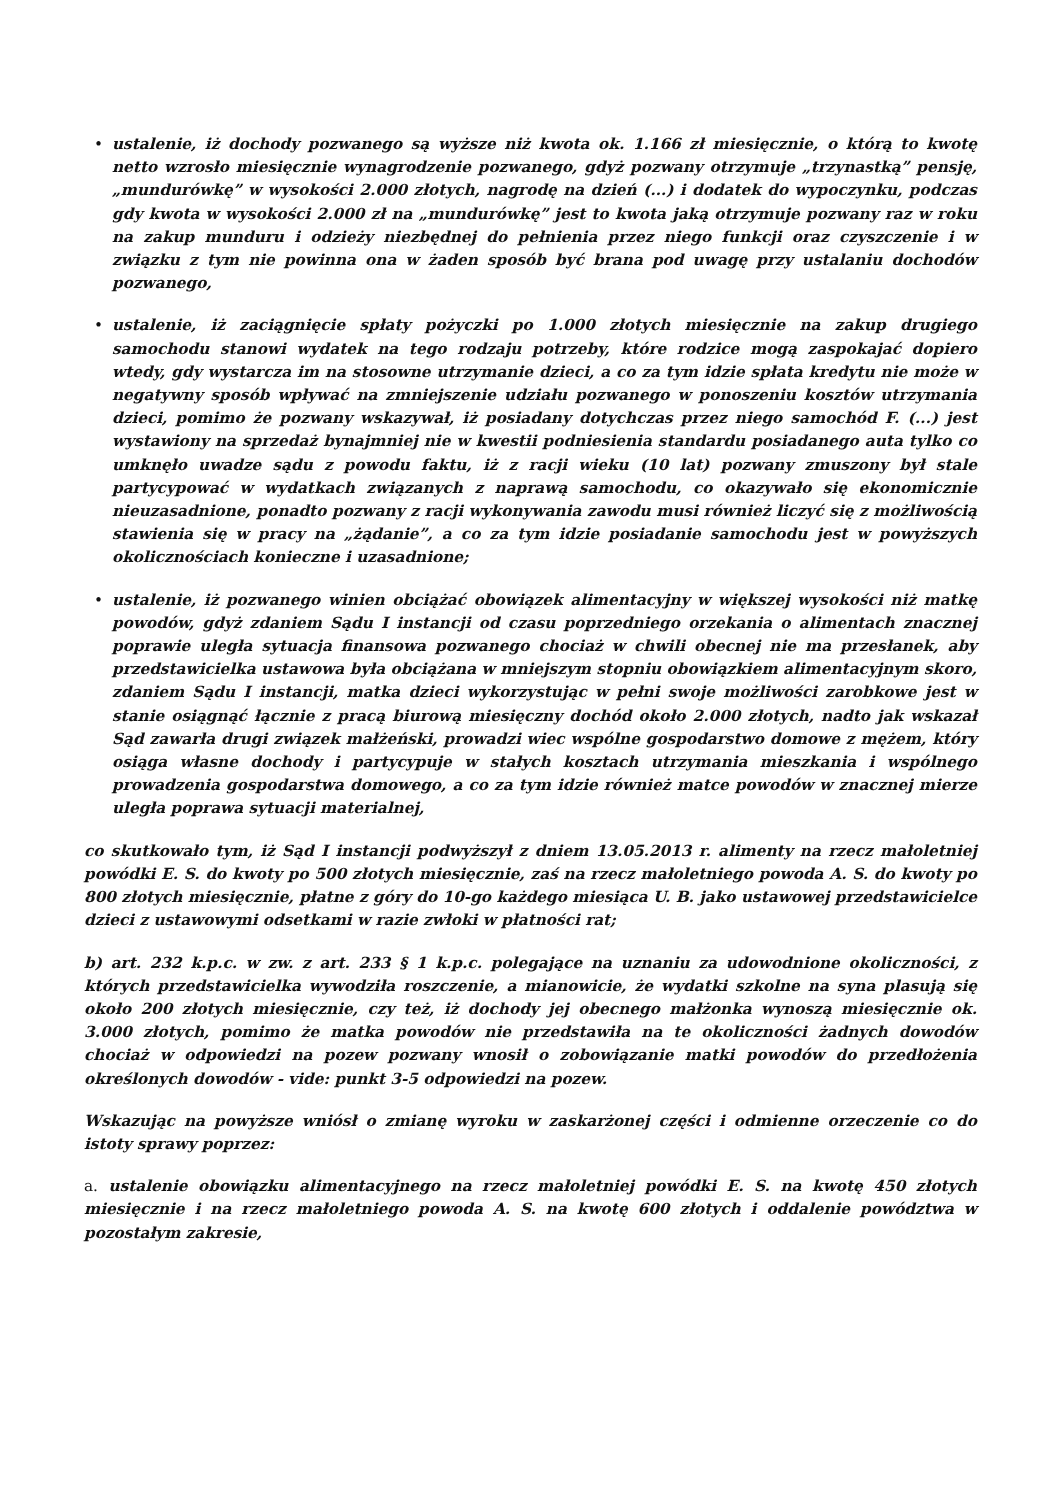• ustalenie, iż dochody pozwanego są wyższe niż kwota ok. 1.166 zł miesięcznie, o którą to kwotę netto wzrosło miesięcznie wynagrodzenie pozwanego, gdyż pozwany otrzymuje „trzynastką” pensję, „mundurówkę” w wysokości 2.000 złotych, nagrodę na dzień (...) i dodatek do wypoczynku, podczas gdy kwota w wysokości 2.000 zł na „mundurówkę” jest to kwota jaką otrzymuje pozwany raz w roku na zakup munduru i odzieży niezbędnej do pełnienia przez niego funkcji oraz czyszczenie i w związku z tym nie powinna ona w żaden sposób być brana pod uwagę przy ustalaniu dochodów pozwanego,
• ustalenie, iż zaciągnięcie spłaty pożyczki po 1.000 złotych miesięcznie na zakup drugiego samochodu stanowi wydatek na tego rodzaju potrzeby, które rodzice mogą zaspokajać dopiero wtedy, gdy wystarcza im na stosowne utrzymanie dzieci, a co za tym idzie spłata kredytu nie może w negatywny sposób wpływać na zmniejszenie udziału pozwanego w ponoszeniu kosztów utrzymania dzieci, pomimo że pozwany wskazywał, iż posiadany dotychczas przez niego samochód F. (...) jest wystawiony na sprzedaż bynajmniej nie w kwestii podniesienia standardu posiadanego auta tylko co umknęło uwadze sądu z powodu faktu, iż z racji wieku (10 lat) pozwany zmuszony był stale partycypować w wydatkach związanych z naprawą samochodu, co okazywało się ekonomicznie nieuzasadnione, ponadto pozwany z racji wykonywania zawodu musi również liczyć się z możliwością stawienia się w pracy na „żądanie”, a co za tym idzie posiadanie samochodu jest w powyższych okolicznościach konieczne i uzasadnione;
• ustalenie, iż pozwanego winien obciążać obowiązek alimentacyjny w większej wysokości niż matkę powodów, gdyż zdaniem Sądu I instancji od czasu poprzedniego orzekania o alimentach znacznej poprawie uległa sytuacja finansowa pozwanego chociaż w chwili obecnej nie ma przesłanek, aby przedstawicielka ustawowa była obciążana w mniejszym stopniu obowiązkiem alimentacyjnym skoro, zdaniem Sądu I instancji, matka dzieci wykorzystując w pełni swoje możliwości zarobkowe jest w stanie osiągnąć łącznie z pracą biurową miesięczny dochód około 2.000 złotych, nadto jak wskazał Sąd zawarła drugi związek małżeński, prowadzi wiec wspólne gospodarstwo domowe z mężem, który osiąga własne dochody i partycypuje w stałych kosztach utrzymania mieszkania i wspólnego prowadzenia gospodarstwa domowego, a co za tym idzie również matce powodów w znacznej mierze uległa poprawa sytuacji materialnej,
co skutkowało tym, iż Sąd I instancji podwyższył z dniem 13.05.2013 r. alimenty na rzecz małoletniej powódki E. S. do kwoty po 500 złotych miesięcznie, zaś na rzecz małoletniego powoda A. S. do kwoty po 800 złotych miesięcznie, płatne z góry do 10-go każdego miesiąca U. B. jako ustawowej przedstawicielce dzieci z ustawowymi odsetkami w razie zwłoki w płatności rat;
b) art. 232 k.p.c. w zw. z art. 233 § 1 k.p.c. polegające na uznaniu za udowodnione okoliczności, z których przedstawicielka wywodziła roszczenie, a mianowicie, że wydatki szkolne na syna plasują się około 200 złotych miesięcznie, czy też, iż dochody jej obecnego małżonka wynoszą miesięcznie ok. 3.000 złotych, pomimo że matka powodów nie przedstawiła na te okoliczności żadnych dowodów chociaż w odpowiedzi na pozew pozwany wnosił o zobowiązanie matki powodów do przedłożenia określonych dowodów - vide: punkt 3-5 odpowiedzi na pozew.
Wskazując na powyższe wniósł o zmianę wyroku w zaskarżonej części i odmienne orzeczenie co do istoty sprawy poprzez:
a. ustalenie obowiązku alimentacyjnego na rzecz małoletniej powódki E. S. na kwotę 450 złotych miesięcznie i na rzecz małoletniego powoda A. S. na kwotę 600 złotych i oddalenie powództwa w pozostałym zakresie,